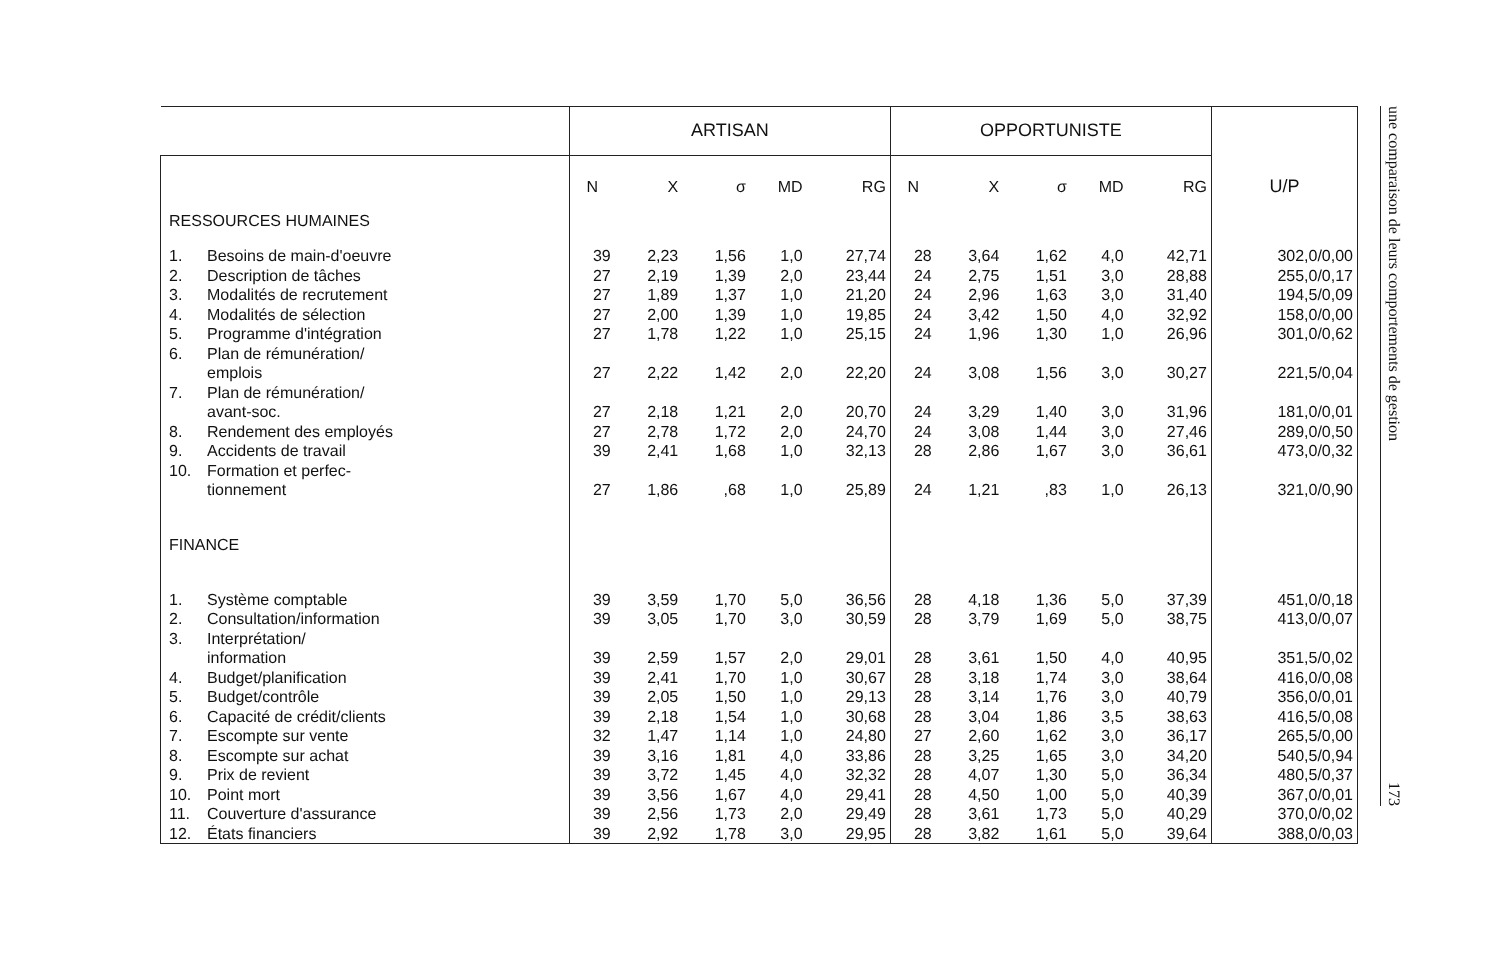| | ARTISAN | | | | | OPPORTUNISTE | | | | | U/P |
| --- | --- | --- | --- | --- | --- | --- | --- | --- | --- | --- | --- |
| | N | X | σ | MD | RG | N | X | σ | MD | RG | |
| RESSOURCES HUMAINES | | | | | | | | | | | |
| 1. Besoins de main-d'oeuvre | 39 | 2,23 | 1,56 | 1,0 | 27,74 | 28 | 3,64 | 1,62 | 4,0 | 42,71 | 302,0/0,00 |
| 2. Description de tâches | 27 | 2,19 | 1,39 | 2,0 | 23,44 | 24 | 2,75 | 1,51 | 3,0 | 28,88 | 255,0/0,17 |
| 3. Modalités de recrutement | 27 | 1,89 | 1,37 | 1,0 | 21,20 | 24 | 2,96 | 1,63 | 3,0 | 31,40 | 194,5/0,09 |
| 4. Modalités de sélection | 27 | 2,00 | 1,39 | 1,0 | 19,85 | 24 | 3,42 | 1,50 | 4,0 | 32,92 | 158,0/0,00 |
| 5. Programme d'intégration | 27 | 1,78 | 1,22 | 1,0 | 25,15 | 24 | 1,96 | 1,30 | 1,0 | 26,96 | 301,0/0,62 |
| 6. Plan de rémunération/ emplois | 27 | 2,22 | 1,42 | 2,0 | 22,20 | 24 | 3,08 | 1,56 | 3,0 | 30,27 | 221,5/0,04 |
| 7. Plan de rémunération/ avant-soc. | 27 | 2,18 | 1,21 | 2,0 | 20,70 | 24 | 3,29 | 1,40 | 3,0 | 31,96 | 181,0/0,01 |
| 8. Rendement des employés | 27 | 2,78 | 1,72 | 2,0 | 24,70 | 24 | 3,08 | 1,44 | 3,0 | 27,46 | 289,0/0,50 |
| 9. Accidents de travail | 39 | 2,41 | 1,68 | 1,0 | 32,13 | 28 | 2,86 | 1,67 | 3,0 | 36,61 | 473,0/0,32 |
| 10. Formation et perfec- tionnement | 27 | 1,86 | ,68 | 1,0 | 25,89 | 24 | 1,21 | ,83 | 1,0 | 26,13 | 321,0/0,90 |
| FINANCE | | | | | | | | | | | |
| 1. Système comptable | 39 | 3,59 | 1,70 | 5,0 | 36,56 | 28 | 4,18 | 1,36 | 5,0 | 37,39 | 451,0/0,18 |
| 2. Consultation/information | 39 | 3,05 | 1,70 | 3,0 | 30,59 | 28 | 3,79 | 1,69 | 5,0 | 38,75 | 413,0/0,07 |
| 3. Interprétation/ information | 39 | 2,59 | 1,57 | 2,0 | 29,01 | 28 | 3,61 | 1,50 | 4,0 | 40,95 | 351,5/0,02 |
| 4. Budget/planification | 39 | 2,41 | 1,70 | 1,0 | 30,67 | 28 | 3,18 | 1,74 | 3,0 | 38,64 | 416,0/0,08 |
| 5. Budget/contrôle | 39 | 2,05 | 1,50 | 1,0 | 29,13 | 28 | 3,14 | 1,76 | 3,0 | 40,79 | 356,0/0,01 |
| 6. Capacité de crédit/clients | 39 | 2,18 | 1,54 | 1,0 | 30,68 | 28 | 3,04 | 1,86 | 3,5 | 38,63 | 416,5/0,08 |
| 7. Escompte sur vente | 32 | 1,47 | 1,14 | 1,0 | 24,80 | 27 | 2,60 | 1,62 | 3,0 | 36,17 | 265,5/0,00 |
| 8. Escompte sur achat | 39 | 3,16 | 1,81 | 4,0 | 33,86 | 28 | 3,25 | 1,65 | 3,0 | 34,20 | 540,5/0,94 |
| 9. Prix de revient | 39 | 3,72 | 1,45 | 4,0 | 32,32 | 28 | 4,07 | 1,30 | 5,0 | 36,34 | 480,5/0,37 |
| 10. Point mort | 39 | 3,56 | 1,67 | 4,0 | 29,41 | 28 | 4,50 | 1,00 | 5,0 | 40,39 | 367,0/0,01 |
| 11. Couverture d'assurance | 39 | 2,56 | 1,73 | 2,0 | 29,49 | 28 | 3,61 | 1,73 | 5,0 | 40,29 | 370,0/0,02 |
| 12. États financiers | 39 | 2,92 | 1,78 | 3,0 | 29,95 | 28 | 3,82 | 1,61 | 5,0 | 39,64 | 388,0/0,03 |
une comparaison de leurs comportements de gestion 173